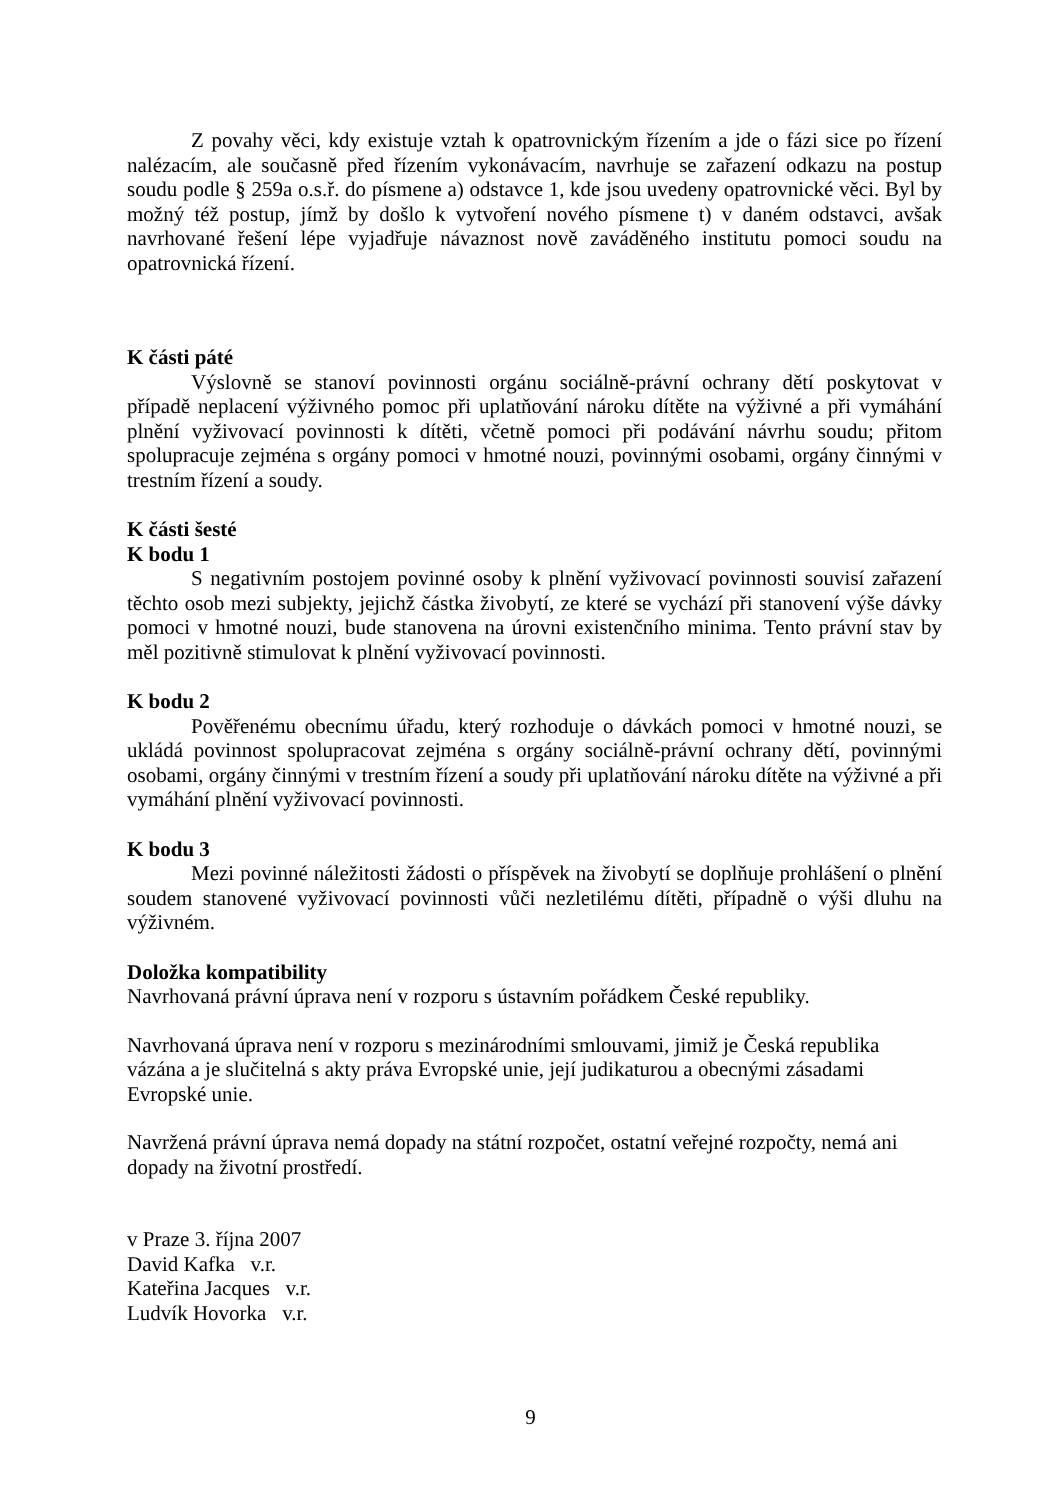Z povahy věci, kdy existuje vztah k opatrovnickým řízením a jde o fázi sice po řízení nalézacím, ale současně před řízením vykonávacím, navrhuje se zařazení odkazu na postup soudu podle § 259a o.s.ř. do písmene a) odstavce 1, kde jsou uvedeny opatrovnické věci. Byl by možný též postup, jímž by došlo k vytvoření nového písmene t) v daném odstavci, avšak navrhované řešení lépe vyjadřuje návaznost nově zaváděného institutu pomoci soudu na opatrovnická řízení.
K části páté
Výslovně se stanoví povinnosti orgánu sociálně-právní ochrany dětí poskytovat v případě neplacení výživného pomoc při uplatňování nároku dítěte na výživné a při vymáhání plnění vyživovací povinnosti k dítěti, včetně pomoci při podávání návrhu soudu; přitom spolupracuje zejména s orgány pomoci v hmotné nouzi, povinnými osobami, orgány činnými v trestním řízení a soudy.
K části šesté
K bodu 1
S negativním postojem povinné osoby k plnění vyživovací povinnosti souvisí zařazení těchto osob mezi subjekty, jejichž částka živobytí, ze které se vychází při stanovení výše dávky pomoci v hmotné nouzi, bude stanovena na úrovni existenčního minima. Tento právní stav by měl pozitivně stimulovat k plnění vyživovací povinnosti.
K bodu 2
Pověřenému obecnímu úřadu, který rozhoduje o dávkách pomoci v hmotné nouzi, se ukládá povinnost spolupracovat zejména s orgány sociálně-právní ochrany dětí, povinnými osobami, orgány činnými v trestním řízení a soudy při uplatňování nároku dítěte na výživné a při vymáhání plnění vyživovací povinnosti.
K bodu 3
Mezi povinné náležitosti žádosti o příspěvek na živobytí se doplňuje prohlášení o plnění soudem stanovené vyživovací povinnosti vůči nezletilému dítěti, případně o výši dluhu na výživném.
Doložka kompatibility
Navrhovaná právní úprava není v rozporu s ústavním pořádkem České republiky.
Navrhovaná úprava není v rozporu s mezinárodními smlouvami, jimiž je Česká republika
vázána a je slučitelná s akty práva Evropské unie, její judikaturou a obecnými zásadami
Evropské unie.
Navržená právní úprava nemá dopady na státní rozpočet, ostatní veřejné rozpočty, nemá ani
dopady na životní prostředí.
v Praze 3. října 2007
David Kafka v.r.
Kateřina Jacques v.r.
Ludvík Hovorka v.r.
9